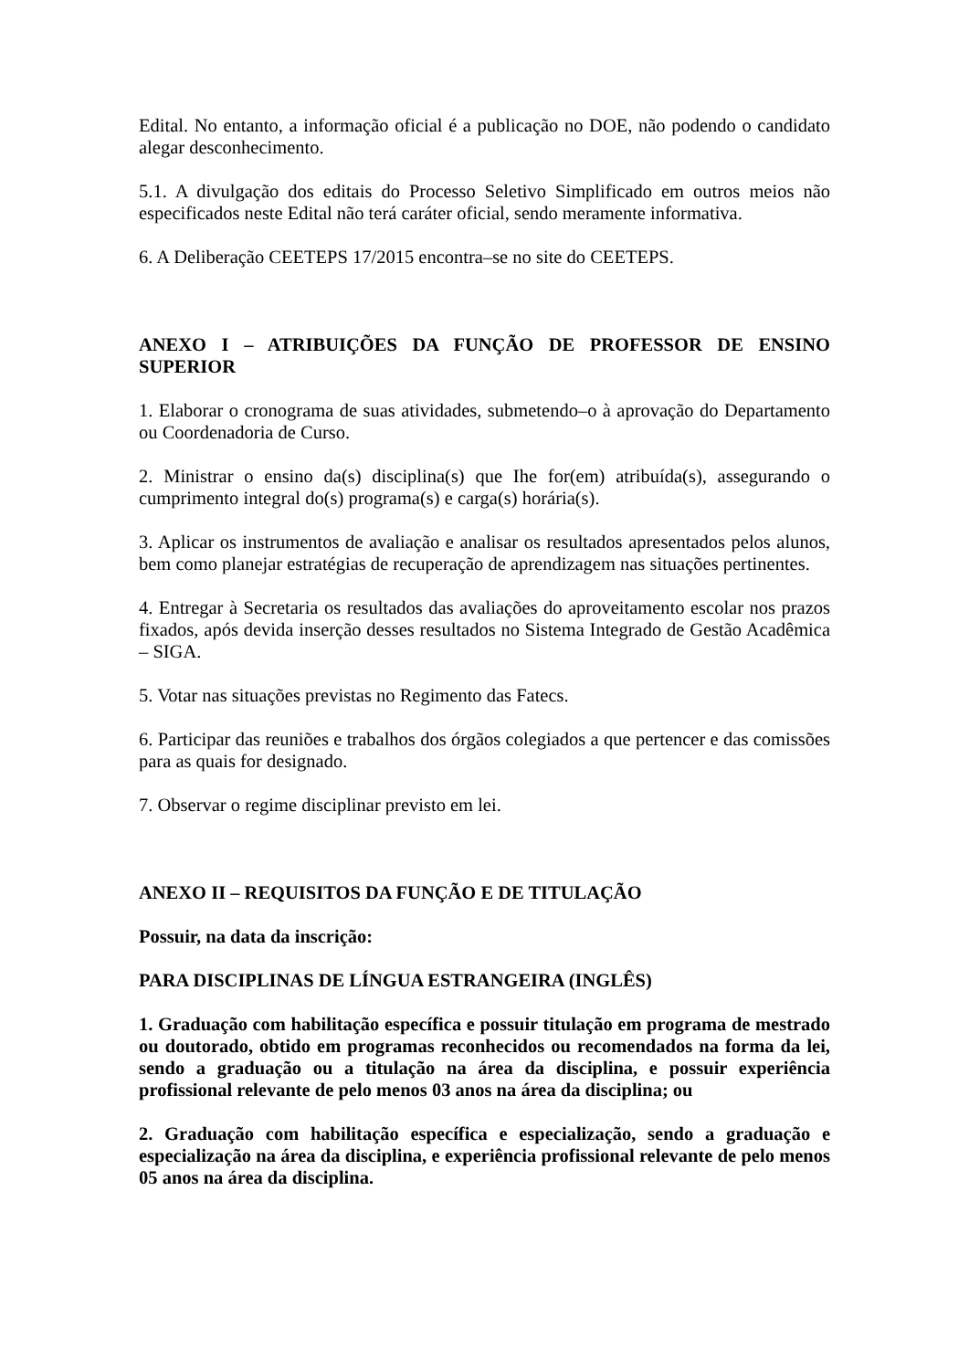Edital. No entanto, a informação oficial é a publicação no DOE, não podendo o candidato alegar desconhecimento.
5.1. A divulgação dos editais do Processo Seletivo Simplificado em outros meios não especificados neste Edital não terá caráter oficial, sendo meramente informativa.
6. A Deliberação CEETEPS 17/2015 encontra–se no site do CEETEPS.
ANEXO I – ATRIBUIÇÕES DA FUNÇÃO DE PROFESSOR DE ENSINO SUPERIOR
1. Elaborar o cronograma de suas atividades, submetendo–o à aprovação do Departamento ou Coordenadoria de Curso.
2. Ministrar o ensino da(s) disciplina(s) que Ihe for(em) atribuída(s), assegurando o cumprimento integral do(s) programa(s) e carga(s) horária(s).
3. Aplicar os instrumentos de avaliação e analisar os resultados apresentados pelos alunos, bem como planejar estratégias de recuperação de aprendizagem nas situações pertinentes.
4. Entregar à Secretaria os resultados das avaliações do aproveitamento escolar nos prazos fixados, após devida inserção desses resultados no Sistema Integrado de Gestão Acadêmica – SIGA.
5. Votar nas situações previstas no Regimento das Fatecs.
6. Participar das reuniões e trabalhos dos órgãos colegiados a que pertencer e das comissões para as quais for designado.
7. Observar o regime disciplinar previsto em lei.
ANEXO II – REQUISITOS DA FUNÇÃO E DE TITULAÇÃO
Possuir, na data da inscrição:
PARA DISCIPLINAS DE LÍNGUA ESTRANGEIRA (INGLÊS)
1. Graduação com habilitação específica e possuir titulação em programa de mestrado ou doutorado, obtido em programas reconhecidos ou recomendados na forma da lei, sendo a graduação ou a titulação na área da disciplina, e possuir experiência profissional relevante de pelo menos 03 anos na área da disciplina; ou
2. Graduação com habilitação específica e especialização, sendo a graduação e especialização na área da disciplina, e experiência profissional relevante de pelo menos 05 anos na área da disciplina.